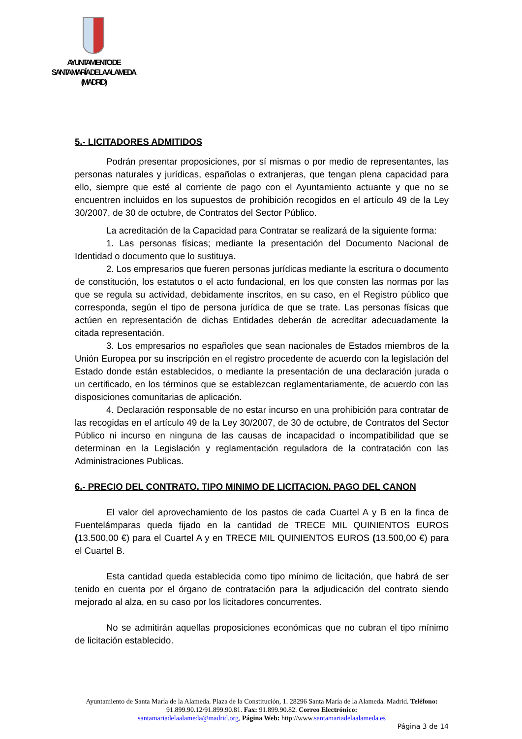AYUNTAMIENTO DE
SANTA MARÍA DE LA ALAMEDA
(MADRID)
5.- LICITADORES ADMITIDOS
Podrán presentar proposiciones, por sí mismas o por medio de representantes, las personas naturales y jurídicas, españolas o extranjeras, que tengan plena capacidad para ello, siempre que esté al corriente de pago con el Ayuntamiento actuante y que no se encuentren incluidos en los supuestos de prohibición recogidos en el artículo 49 de la Ley 30/2007, de 30 de octubre, de Contratos del Sector Público.
La acreditación de la Capacidad para Contratar se realizará de la siguiente forma:
1. Las personas físicas; mediante la presentación del Documento Nacional de Identidad o documento que lo sustituya.
2. Los empresarios que fueren personas jurídicas mediante la escritura o documento de constitución, los estatutos o el acto fundacional, en los que consten las normas por las que se regula su actividad, debidamente inscritos, en su caso, en el Registro público que corresponda, según el tipo de persona jurídica de que se trate. Las personas físicas que actúen en representación de dichas Entidades deberán de acreditar adecuadamente la citada representación.
3. Los empresarios no españoles que sean nacionales de Estados miembros de la Unión Europea por su inscripción en el registro procedente de acuerdo con la legislación del Estado donde están establecidos, o mediante la presentación de una declaración jurada o un certificado, en los términos que se establezcan reglamentariamente, de acuerdo con las disposiciones comunitarias de aplicación.
4. Declaración responsable de no estar incurso en una prohibición para contratar de las recogidas en el artículo 49 de la Ley 30/2007, de 30 de octubre, de Contratos del Sector Público ni incurso en ninguna de las causas de incapacidad o incompatibilidad que se determinan en la Legislación y reglamentación reguladora de la contratación con las Administraciones Publicas.
6.- PRECIO DEL CONTRATO. TIPO MINIMO DE LICITACION. PAGO DEL CANON
El valor del aprovechamiento de los pastos de cada Cuartel A y B en la finca de Fuentelámparas queda fijado en la cantidad de TRECE MIL QUINIENTOS EUROS (13.500,00 €) para el Cuartel A y en TRECE MIL QUINIENTOS EUROS (13.500,00 €) para el Cuartel B.
Esta cantidad queda establecida como tipo mínimo de licitación, que habrá de ser tenido en cuenta por el órgano de contratación para la adjudicación del contrato siendo mejorado al alza, en su caso por los licitadores concurrentes.
No se admitirán aquellas proposiciones económicas que no cubran el tipo mínimo de licitación establecido.
Ayuntamiento de Santa María de la Alameda. Plaza de la Constitución, 1. 28296 Santa María de la Alameda. Madrid. Teléfono: 91.899.90.12/91.899.90.81. Fax: 91.899.90.82. Correo Electrónico:
santamariadelaalameda@madrid.org, Página Web: http://www.santamariadelaalameda.es
Página 3 de 14